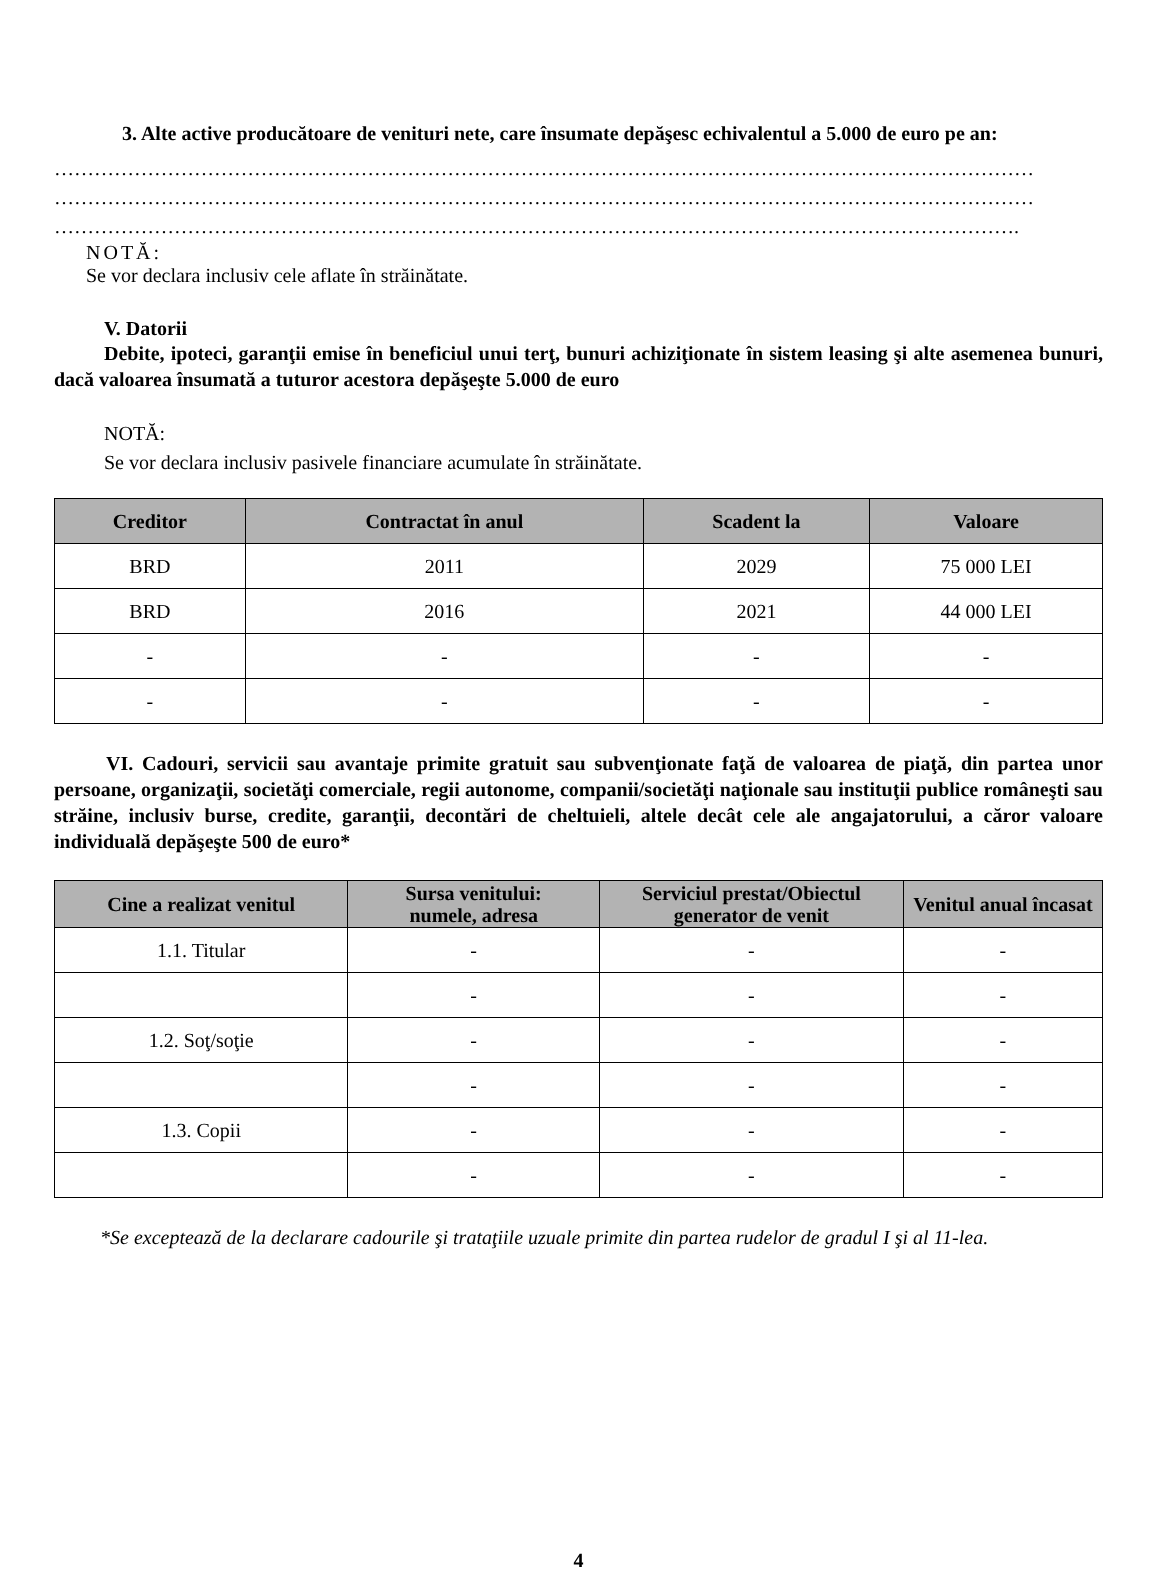3. Alte active producătoare de venituri nete, care însumate depăşesc echivalentul a 5.000 de euro pe an:
…………………………………………………………………………………………………………………………………
…………………………………………………………………………………………………………………………………
……………………………………………………………………………………………………………………………….
NOTĂ:
Se vor declara inclusiv cele aflate în străinătate.
V. Datorii
Debite, ipoteci, garanţii emise în beneficiul unui terţ, bunuri achiziţionate în sistem leasing şi alte asemenea bunuri, dacă valoarea însumată a tuturor acestora depăşeşte 5.000 de euro
NOTĂ:
Se vor declara inclusiv pasivele financiare acumulate în străinătate.
| Creditor | Contractat în anul | Scadent la | Valoare |
| --- | --- | --- | --- |
| BRD | 2011 | 2029 | 75 000 LEI |
| BRD | 2016 | 2021 | 44 000 LEI |
| - | - | - | - |
| - | - | - | - |
VI. Cadouri, servicii sau avantaje primite gratuit sau subvenţionate faţă de valoarea de piaţă, din partea unor persoane, organizaţii, societăţi comerciale, regii autonome, companii/societăţi naţionale sau instituţii publice româneşti sau străine, inclusiv burse, credite, garanţii, decontări de cheltuieli, altele decât cele ale angajatorului, a căror valoare individuală depăşeşte 500 de euro*
| Cine a realizat venitul | Sursa venitului: numele, adresa | Serviciul prestat/Obiectul generator de venit | Venitul anual încasat |
| --- | --- | --- | --- |
| 1.1. Titular | - | - | - |
| | - | - | - |
| 1.2. Soţ/soţie | - | - | - |
| | - | - | - |
| 1.3. Copii | - | - | - |
| | - | - | - |
*Se exceptează de la declarare cadourile şi trataţiile uzuale primite din partea rudelor de gradul I şi al 11-lea.
4